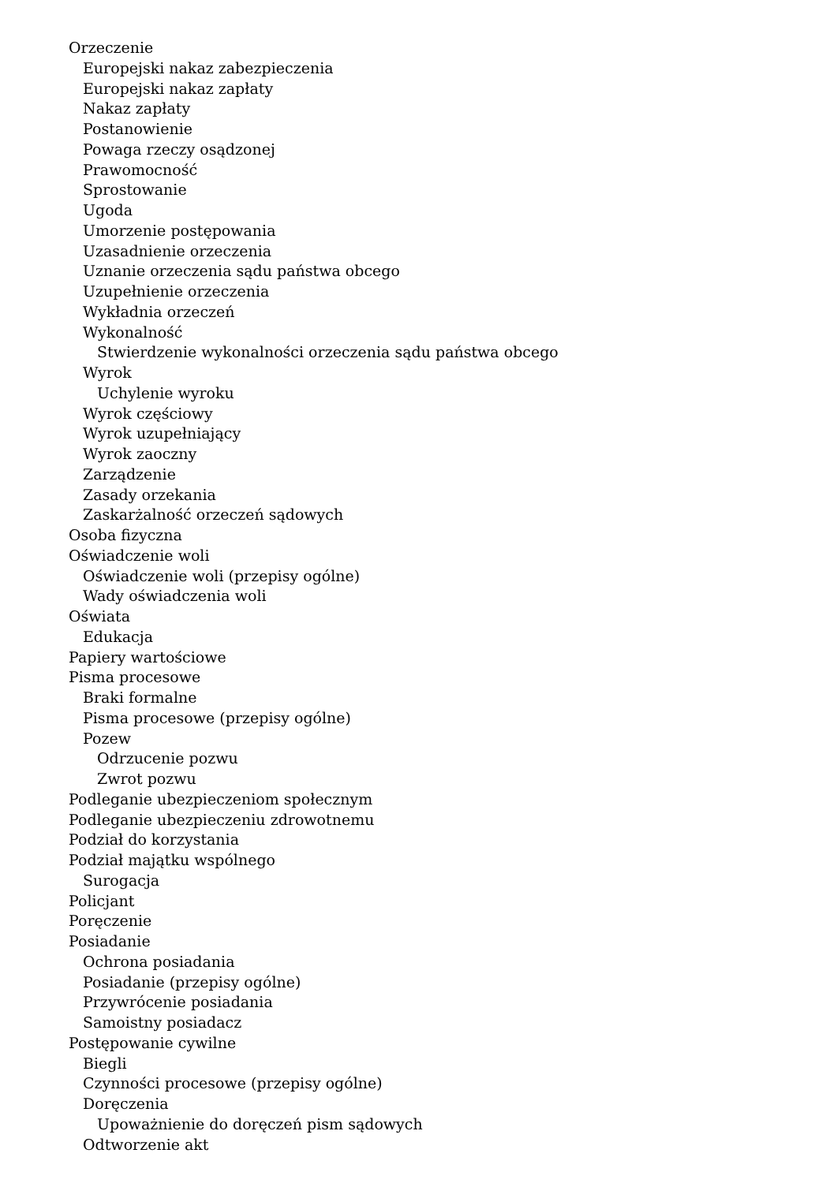Orzeczenie
Europejski nakaz zabezpieczenia
Europejski nakaz zapłaty
Nakaz zapłaty
Postanowienie
Powaga rzeczy osądzonej
Prawomocność
Sprostowanie
Ugoda
Umorzenie postępowania
Uzasadnienie orzeczenia
Uznanie orzeczenia sądu państwa obcego
Uzupełnienie orzeczenia
Wykładnia orzeczeń
Wykonalność
Stwierdzenie wykonalności orzeczenia sądu państwa obcego
Wyrok
Uchylenie wyroku
Wyrok częściowy
Wyrok uzupełniający
Wyrok zaoczny
Zarządzenie
Zasady orzekania
Zaskarżalność orzeczeń sądowych
Osoba fizyczna
Oświadczenie woli
Oświadczenie woli (przepisy ogólne)
Wady oświadczenia woli
Oświata
Edukacja
Papiery wartościowe
Pisma procesowe
Braki formalne
Pisma procesowe (przepisy ogólne)
Pozew
Odrzucenie pozwu
Zwrot pozwu
Podleganie ubezpieczeniom społecznym
Podleganie ubezpieczeniu zdrowotnemu
Podział do korzystania
Podział majątku wspólnego
Surogacja
Policjant
Poręczenie
Posiadanie
Ochrona posiadania
Posiadanie (przepisy ogólne)
Przywrócenie posiadania
Samoistny posiadacz
Postępowanie cywilne
Biegli
Czynności procesowe (przepisy ogólne)
Doręczenia
Upoważnienie do doręczeń pism sądowych
Odtworzenie akt